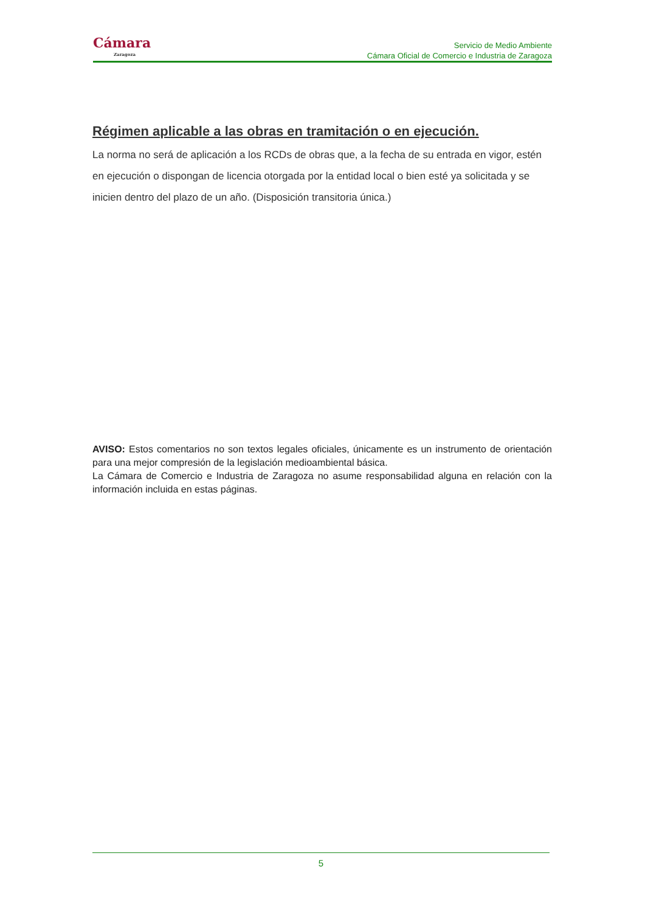Cámara
Zaragoza
Servicio de Medio Ambiente
Cámara Oficial de Comercio e Industria de Zaragoza
Régimen aplicable a las obras en tramitación o en ejecución.
La norma no será de aplicación a los RCDs de obras que, a la fecha de su entrada en vigor, estén en ejecución o dispongan de licencia otorgada por la entidad local o bien esté ya solicitada y se inicien dentro del plazo de un año. (Disposición transitoria única.)
AVISO: Estos comentarios no son textos legales oficiales, únicamente es un instrumento de orientación para una mejor compresión de la legislación medioambiental básica.
La Cámara de Comercio e Industria de Zaragoza no asume responsabilidad alguna en relación con la información incluida en estas páginas.
5